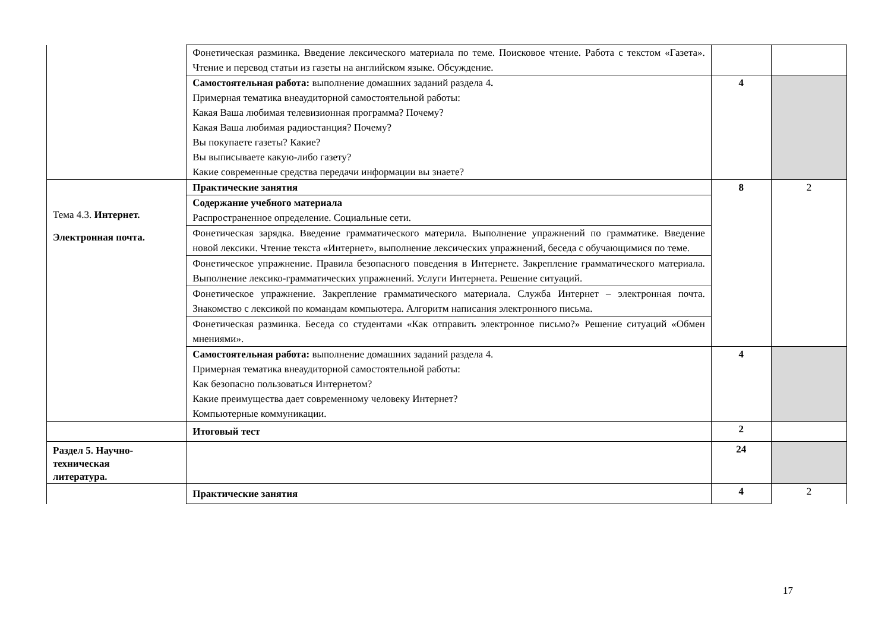| | Фонетическая разминка. Введение лексического материала по теме. Поисковое чтение. Работа с текстом «Газета». Чтение и перевод статьи из газеты на английском языке. Обсуждение. | | |
| | Самостоятельная работа: выполнение домашних заданий раздела 4 . Примерная тематика внеаудиторной самостоятельной работы: Какая Ваша любимая телевизионная программа? Почему? Какая Ваша любимая радиостанция? Почему? Вы покупаете газеты? Какие? Вы выписываете какую-либо газету? Какие современные средства передачи информации вы знаете? | 4 | |
| Тема 4.3. Интернет. Электронная почта. | Практические занятия | 8 | 2 |
| | Содержание учебного материала Распространенное определение. Социальные сети. | | |
| | Фонетическая зарядка. Введение грамматического материла. Выполнение упражнений по грамматике. Введение новой лексики. Чтение текста «Интернет», выполнение лексических упражнений, беседа с обучающимися по теме. | | |
| | Фонетическое упражнение. Правила безопасного поведения в Интернете. Закрепление грамматического материала. Выполнение лексико-грамматических упражнений. Услуги Интернета. Решение ситуаций. | | |
| | Фонетическое упражнение. Закрепление грамматического материала. Служба Интернет – электронная почта. Знакомство с лексикой по командам компьютера. Алгоритм написания электронного письма. | | |
| | Фонетическая разминка. Беседа со студентами «Как отправить электронное письмо?» Решение ситуаций «Обмен мнениями». | | |
| | Самостоятельная работа: выполнение домашних заданий раздела 4. Примерная тематика внеаудиторной самостоятельной работы: Как безопасно пользоваться Интернетом? Какие преимущества дает современному человеку Интернет? Компьютерные коммуникации. | 4 | |
| | Итоговый тест | 2 | |
| Раздел 5. Научно- техническая литература. | | 24 | |
| | Практические занятия | 4 | 2 |
17